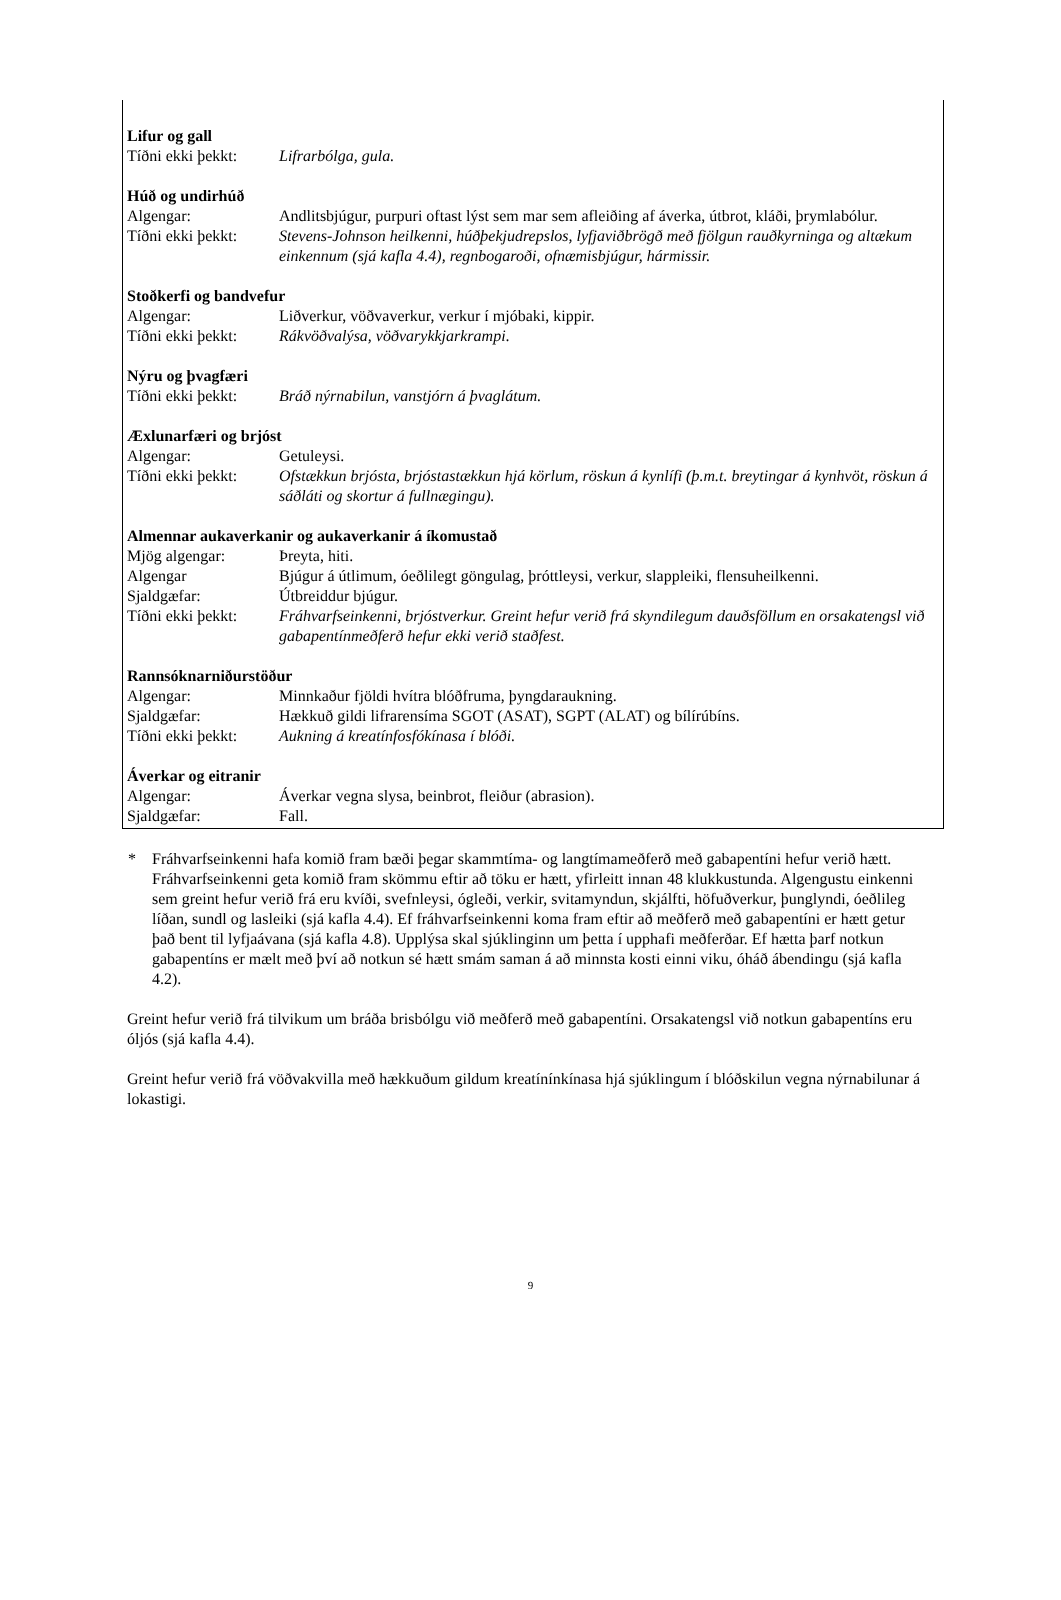| Lifur og gall | |
| --- | --- |
| Tíðni ekki þekkt: | Lifrarbólga, gula. |
| Húð og undirhúð | |
| Algengar: | Andlitsbjúgur, purpuri oftast lýst sem mar sem afleiðing af áverka, útbrot, kláði, þrymlabólur. |
| Tíðni ekki þekkt: | Stevens-Johnson heilkenni, húðþekjudrepslos, lyfjaviðbrögð með fjölgun rauðkyrninga og altækum einkennum (sjá kafla 4.4), regnbogaroði, ofnæmisbjúgur, hármissir. |
| Stoðkerfi og bandvefur | |
| Algengar: | Liðverkur, vöðvaverkur, verkur í mjóbaki, kippir. |
| Tíðni ekki þekkt: | Rákvöðvalýsa, vöðvarykkjarkrampi . |
| Nýru og þvagfæri | |
| Tíðni ekki þekkt: | Bráð nýrnabilun, vanstjórn á þvaglátum. |
| Æxlunarfæri og brjóst | |
| Algengar: | Getuleysi. |
| Tíðni ekki þekkt: | Ofstækkun brjósta, brjóstastækkun hjá körlum, röskun á kynlífi (þ.m.t. breytingar á kynhvöt, röskun á sáðláti og skortur á fullnægingu). |
| Almennar aukaverkanir og aukaverkanir á íkomustað | |
| Mjög algengar: | Þreyta, hiti. |
| Algengar | Bjúgur á útlimum, óeðlilegt göngulag, þróttleysi, verkur, slappleiki, flensuheilkenni. |
| Sjaldgæfar: | Útbreiddur bjúgur. |
| Tíðni ekki þekkt: | Fráhvarfseinkenni, brjóstverkur. Greint hefur verið frá skyndilegum dauðsföllum en orsakatengsl við gabapentínmeðferð hefur ekki verið staðfest. |
| Rannsóknarniðurstöður | |
| Algengar: | Minnkaður fjöldi hvítra blóðfruma, þyngdaraukning. |
| Sjaldgæfar: | Hækkuð gildi lifrarensíma SGOT (ASAT), SGPT (ALAT) og bílírúbíns. |
| Tíðni ekki þekkt: | Aukning á kreatínfosfókínasa í blóði. |
| Áverkar og eitranir | |
| Algengar: | Áverkar vegna slysa, beinbrot, fleiður (abrasion). |
| Sjaldgæfar: | Fall. |
* Fráhvarfseinkenni hafa komið fram bæði þegar skammtíma- og langtímameðferð með gabapentíni hefur verið hætt. Fráhvarfseinkenni geta komið fram skömmu eftir að töku er hætt, yfirleitt innan 48 klukkustunda. Algengustu einkenni sem greint hefur verið frá eru kvíði, svefnleysi, ógleði, verkir, svitamyndun, skjálfti, höfuðverkur, þunglyndi, óeðlileg líðan, sundl og lasleiki (sjá kafla 4.4). Ef fráhvarfseinkenni koma fram eftir að meðferð með gabapentíni er hætt getur það bent til lyfjaávana (sjá kafla 4.8). Upplýsa skal sjúklinginn um þetta í upphafi meðferðar. Ef hætta þarf notkun gabapentíns er mælt með því að notkun sé hætt smám saman á að minnsta kosti einni viku, óháð ábendingu (sjá kafla 4.2).
Greint hefur verið frá tilvikum um bráða brisbólgu við meðferð með gabapentíni. Orsakatengsl við notkun gabapentíns eru óljós (sjá kafla 4.4).
Greint hefur verið frá vöðvakvilla með hækkuðum gildum kreatínínkínasa hjá sjúklingum í blóðskilun vegna nýrnabilunar á lokastigi.
9